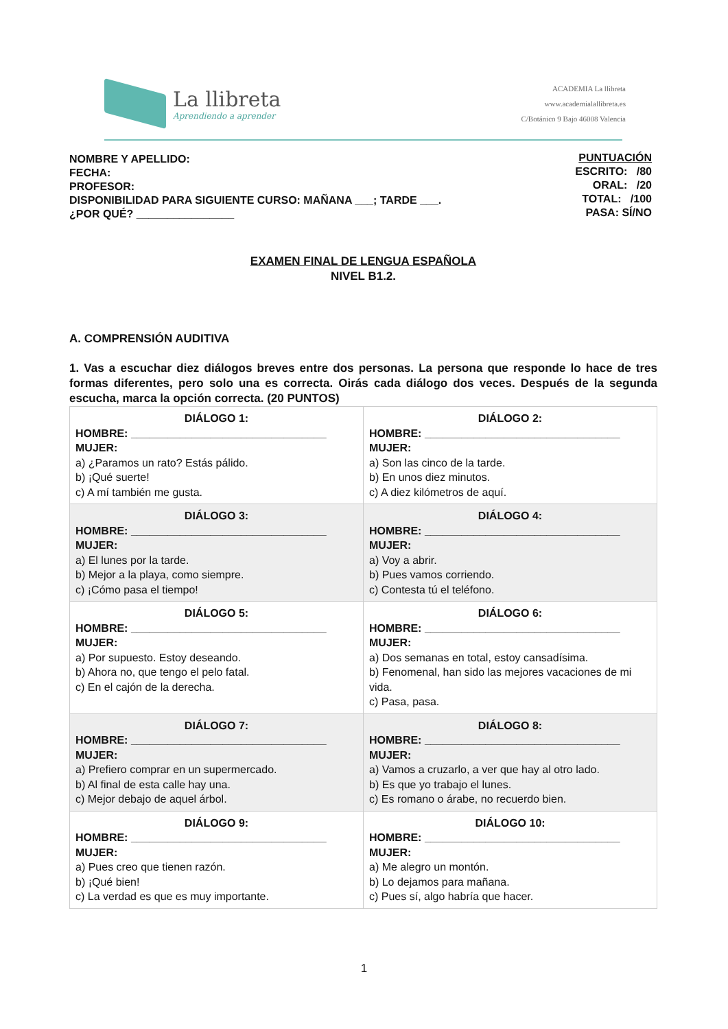La llibreta
Aprendiendo a aprender
ACADEMIA La llibreta
www.academialallibreta.es
C/Botánico 9 Bajo 46008 Valencia
NOMBRE Y APELLIDO:
FECHA:
PROFESOR:
DISPONIBILIDAD PARA SIGUIENTE CURSO: MAÑANA ___; TARDE ___.
¿POR QUÉ? ________________
PUNTUACIÓN
ESCRITO: /80
ORAL: /20
TOTAL: /100
PASA: SÍ/NO
EXAMEN FINAL DE LENGUA ESPAÑOLA
NIVEL B1.2.
A. COMPRENSIÓN AUDITIVA
1. Vas a escuchar diez diálogos breves entre dos personas. La persona que responde lo hace de tres formas diferentes, pero solo una es correcta. Oirás cada diálogo dos veces. Después de la segunda escucha, marca la opción correcta. (20 PUNTOS)
| DIÁLOGO 1: HOMBRE: ________________________________ MUJER: a) ¿Paramos un rato? Estás pálido. b) ¡Qué suerte! c) A mí también me gusta. | DIÁLOGO 2: HOMBRE: ________________________________ MUJER: a) Son las cinco de la tarde. b) En unos diez minutos. c) A diez kilómetros de aquí. |
| DIÁLOGO 3: HOMBRE: ________________________________ MUJER: a) El lunes por la tarde. b) Mejor a la playa, como siempre. c) ¡Cómo pasa el tiempo! | DIÁLOGO 4: HOMBRE: ________________________________ MUJER: a) Voy a abrir. b) Pues vamos corriendo. c) Contesta tú el teléfono. |
| DIÁLOGO 5: HOMBRE: ________________________________ MUJER: a) Por supuesto. Estoy deseando. b) Ahora no, que tengo el pelo fatal. c) En el cajón de la derecha. | DIÁLOGO 6: HOMBRE: ________________________________ MUJER: a) Dos semanas en total, estoy cansadísima. b) Fenomenal, han sido las mejores vacaciones de mi vida. c) Pasa, pasa. |
| DIÁLOGO 7: HOMBRE: ________________________________ MUJER: a) Prefiero comprar en un supermercado. b) Al final de esta calle hay una. c) Mejor debajo de aquel árbol. | DIÁLOGO 8: HOMBRE: ________________________________ MUJER: a) Vamos a cruzarlo, a ver que hay al otro lado. b) Es que yo trabajo el lunes. c) Es romano o árabe, no recuerdo bien. |
| DIÁLOGO 9: HOMBRE: ________________________________ MUJER: a) Pues creo que tienen razón. b) ¡Qué bien! c) La verdad es que es muy importante. | DIÁLOGO 10: HOMBRE: ________________________________ MUJER: a) Me alegro un montón. b) Lo dejamos para mañana. c) Pues sí, algo habría que hacer. |
1